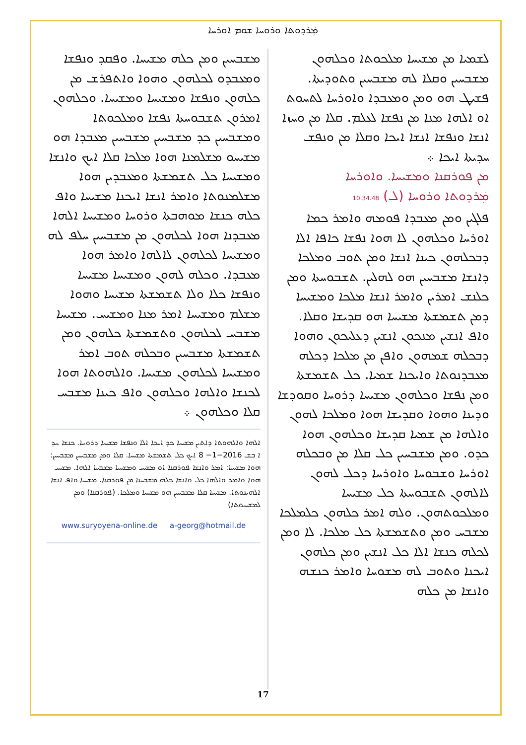ܡܲܪܕܘܬܐ ܘܪܘܚܐ ܫܘܡ ܐܘܪܚܐ
ܠܫܡܝܐ ܡܢ ܡܫܝܚܐ ܡܠܟܘܬܐ ܘܟܠܗܘܢ ܡܫܒܚܝܢ ܘܩܠܐ ܠܗ ܡܫܒܚܝܢ ܘܬܘܕܝܬܐ. ܦܫܝܛ ܗܘ ܘܡܢ ܘܡܥܒܕܐ ܘܐܘܪܚܐ ܠܬܚܘܬ ܐܘ ܐܠܗܐ ܡܢܐ ܡܢ ܢܦܫܐ ܠܥܠܡ. ܩܠܐ ܡܢ ܘܚܙܐ ܐܢܫܐ ܘܢܦܫܐ ܐܢܫܐ ܐܝܟܐ ܘܩܠܐ ܡܢ ܘܢܦܫ ܚܕܝܬܐ ܐܝܟܐ ܀
ܡܢ ܦܘܪܩܢܐ ܘܡܫܝܚܐ. ܘܐܘܪܚܐ
ܡܲܪܕܘܬܐ ܘܪܘܚܐ (ܠ) 10.34.48
ܦܠܓܝܢ ܘܡܢ ܡܥܒܕܐ ܦܘܡܗ ܘܐܡܪ ܟܡܐ ܐܘܪܚܐ ܘܟܠܗܘܢ ܠܐ ܗܘܐ ܢܦܫܐ ܟܐܦܐ ܐܠܐ ܕܒܟܠܗܘܢ ܟܝܢܐ ܐܢܫܐ ܘܡܢ ܬܘܒ ܘܡܠܟܐ ܕܐܢܫܐ ܡܫܒܚܝܢ ܗܘ ܠܗܠܝܢ. ܬܫܒܘܚܬܐ ܘܡܢ ܟܠܢܫ ܐܡܪܝܢ ܘܐܡܪ ܐܢܫܐ ܡܠܟܐ ܘܡܫܝܚܐ ܕܡܢ ܬܫܡܫܬܐ ܡܫܝܚܐ ܗܘ ܩܕܝܫܐ ܘܩܠܐ. ܘܐܦ ܐܢܫܝܢ ܡܢܟܘܢ ܐܢܫܝܢ ܕܥܠܝܟܘܢ ܘܗܘܐ ܕܒܟܠܗ ܫܡܗܘܢ ܘܐܦܢ ܡܢ ܡܠܟܐ ܕܟܠܗ ܡܥܒܕܢܘܬܐ ܘܐܝܟܢܐ ܫܡܝܐ. ܟܠ ܬܫܡܫܬܐ ܘܡܢ ܢܦܫܐ ܘܟܠܗܘܢ ܡܫܝܚܐ ܕܪܘܚܐ ܘܩܘܕܫܐ ܘܕܝܢܐ ܘܗܘܐ ܘܩܕܝܫܐ ܗܘܐ ܘܡܠܟܐ ܠܗܘܢ ܘܐܠܗܐ ܡܢ ܫܡܝܐ ܩܕܝܫܐ ܘܟܠܗܘܢ ܗܘܐ ܟܕܘ. ܘܡܢ ܡܫܒܚܝܢ ܟܠ ܩܠܐ ܡܢ ܘܒܟܠܗ ܐܘܪܚܐ ܘܫܒܘܚܐ ܘܐܘܪܚܐ ܕܟܠ ܠܗܘܢ ܠܐܠܗܘܢ ܬܫܒܘܚܬܐ ܟܠ ܡܫܝܚܐ ܘܡܠܟܘܬܗܘܢ. ܘܠܗ ܐܡܪ ܟܠܗܘܢ ܟܠܡܠܟܐ ܡܫܒܚ ܘܡܢ ܘܬܫܡܫܬܐ ܟܠ ܡܠܟܐ. ܠܐ ܘܡܢ ܠܟܠܗ ܟܢܫܐ ܐܠܐ ܟܠ ܐܢܫܝܢ ܘܡܢ ܟܠܗܘܢ ܐܝܟܢܐ ܘܬܘܒ ܠܗ ܡܫܘܚܐ ܘܐܡܪ ܟܢܫܗ ܘܐܢܫܐ ܡܢ ܟܠܗ
ܡܫܒܚܝܢ ܘܡܢ ܟܠܗ ܡܫܝܚܐ. ܘܦܩܕ ܘܢܦܫܐ ܘܡܥܒܕܘ ܠܟܠܗܘܢ ܘܗܘܐ ܘܐܬܦܪܫ ܡܢ ܟܠܗܘܢ ܘܢܦܫܐ ܘܡܫܝܚܐ ܘܡܫܝܚܐ. ܘܟܠܗܘܢ ܐܡܪܘܢ ܬܫܒܘܚܬܐ ܢܦܫܐ ܘܡܠܟܘܬܐ ܘܡܫܒܚܝܢ ܟܕ ܡܫܒܚܝܢ ܡܫܒܚܝܢ ܡܥܒܕܐ ܗܘ ܡܫܝܚܘ ܡܫܠܡܢܐ ܗܘܐ ܡܠܟܐ ܩܠܐ ܐܝܟ ܘܐܢܫܐ ܘܡܫܝܚܐ ܟܠ ܬܫܡܫܬܐ ܘܡܥܒܕܝܢ ܗܘܐ ܡܫܠܡܢܘܬܐ ܘܐܡܪ ܐܢܫܐ ܐܝܟܢܐ ܡܫܝܚܐ ܘܐܦ ܟܠܗ ܟܢܫܐ ܡܘܗܒܬܐ ܘܪܘܚܐ ܘܡܫܝܚܐ ܐܠܗܐ ܡܥܒܕܢܐ ܗܘܐ ܠܟܠܗܘܢ ܡܢ ܡܫܒܚܝܢ ܚܠܦ ܠܗ ܘܡܫܝܚܐ ܠܟܠܗܘܢ ܠܐܠܗܐ ܘܐܡܪ ܗܘܐ ܡܥܒܕܐ. ܘܟܠܗ ܠܗܘܢ ܘܡܫܝܚܐ ܡܫܝܚܐ ܘܢܦܫܐ ܟܠܐ ܘܠܐ ܬܫܡܫܬܐ ܡܫܝܚܐ ܘܗܘܐ ܡܫܠܡ ܘܡܫܝܚܐ ܐܡܪ ܡܢܐ ܘܡܫܝܚ. ܡܫܝܚܐ ܡܫܒܚ ܠܟܠܗܘܢ ܘܬܫܡܫܬܐ ܟܠܗܘܢ ܘܡܢ ܬܫܡܫܬܐ ܡܫܒܚܝܢ ܘܒܟܠܗ ܬܘܒ ܐܡܪ ܘܡܫܝܚܐ ܠܟܠܗܘܢ ܡܫܝܚܐ. ܘܐܠܗܘܬܐ ܗܘܐ ܠܟܢܫܐ ܘܐܠܗܐ ܘܟܠܗܘܢ ܘܐܦ ܟܝܢܐ ܡܫܒܚ ܩܠܐ ܘܟܠܗܘܢ ܀
ܐܠܗܐ ܘܐܠܗܘܬܐ ܕܐܬܝܢ ܡܫܝܚܐ ܟܕ ܐܝܟܐ ܐܠܐ ܘܢܦܫܐ ܡܫܝܚܐ ܕܪܘܚܐ. ܟܢܫܐ ܚܕ ܐ ܒܫ 2016−1− 8 ܐܝܟ ܟܠ ܬܫܡܫܬܐ ܡܫܝܚܐ. ܩܠܐ ܘܡܢ ܡܫܒܚܝܢ ܡܫܒܚܝܢ: ܗܘܐ ܡܫܝܚܐ: ܐܡܪ ܘܐܢܫܐ ܦܘܪܩܢܐ ܐܘ ܡܫܝܚ ܘܡܫܝܚܐ ܡܫܒܚܐ ܐܠܗܐ. ܡܫܝܚ ܗܘܐ ܘܐܡܪ ܘܐܠܗܐ ܟܠ ܘܐܢܫܐ ܟܠܗ ܡܫܒܚܢܐ ܡܢ ܦܘܪܩܢܐ. ܡܫܝܚܐ ܘܐܦ ܐܢܫܐ ܐܠܗܝܢܘܬܐ. ܡܫܝܚܐ ܩܠܐ ܡܫܒܚܝܢ ܗܘ ܡܫܝܚܐ ܘܡܠܟܐ. (ܦܘܪܩܢܐ) ܘܡܢ ܠܡܫܝܚܘܬܐ)
www.suryoyena-online.de a-georg@hotmail.de
17